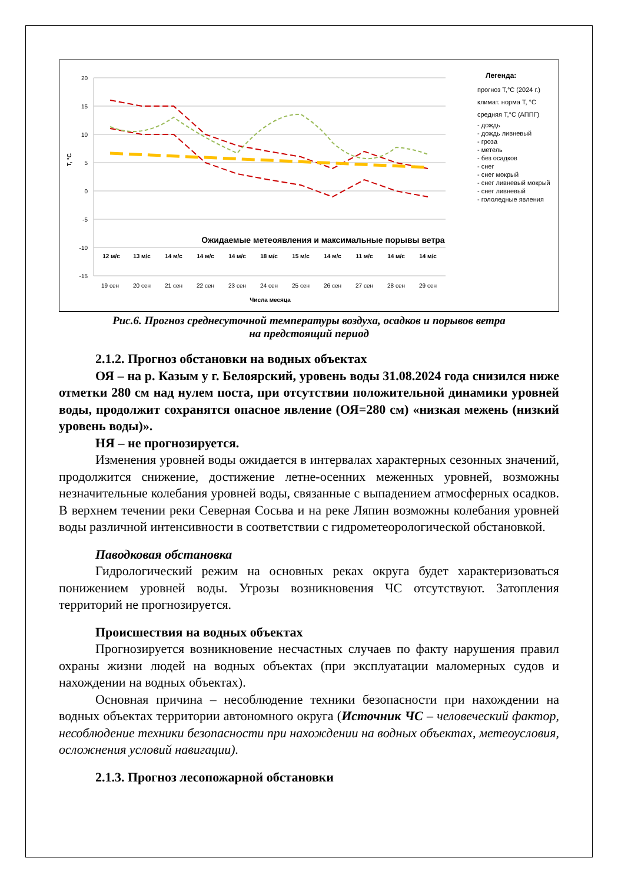20
15
10
5
0
-5
-10
-15
Т, °С
Ожидаемые метеоявления и максимальные порывы ветра
12 м/с
13 м/с
14 м/с
14 м/с
14 м/с
18 м/с
15 м/с
14 м/с
11 м/с
14 м/с
14 м/с
19 сен
20 сен
21 сен
22 сен
23 сен
24 сен
25 сен
26 сен
27 сен
28 сен
29 сен
Числа месяца
Легенда:
прогноз Т,°С (2024 г.)
климат. норма Т, °С
средняя Т,°С (АППГ)
- дождь
- дождь ливневый
- гроза
- метель
- без осадков
- снег
- снег мокрый
- снег ливневый мокрый
- снег ливневый
- гололедные явления
Рис.6. Прогноз среднесуточной температуры воздуха, осадков и порывов ветра
на предстоящий период
2.1.2. Прогноз обстановки на водных объектах
ОЯ – на р. Казым у г. Белоярский, уровень воды 31.08.2024 года снизился ниже отметки 280 см над нулем поста, при отсутствии положительной динамики уровней воды, продолжит сохранятся опасное явление (ОЯ=280 см) «низкая межень (низкий уровень воды)».
НЯ – не прогнозируется.
Изменения уровней воды ожидается в интервалах характерных сезонных значений, продолжится снижение, достижение летне-осенних меженных уровней, возможны незначительные колебания уровней воды, связанные с выпадением атмосферных осадков. В верхнем течении реки Северная Сосьва и на реке Ляпин возможны колебания уровней воды различной интенсивности в соответствии с гидрометеорологической обстановкой.
Паводковая обстановка
Гидрологический режим на основных реках округа будет характеризоваться понижением уровней воды. Угрозы возникновения ЧС отсутствуют. Затопления территорий не прогнозируется.
Происшествия на водных объектах
Прогнозируется возникновение несчастных случаев по факту нарушения правил охраны жизни людей на водных объектах (при эксплуатации маломерных судов и нахождении на водных объектах).
Основная причина – несоблюдение техники безопасности при нахождении на водных объектах территории автономного округа (Источник ЧС – человеческий фактор, несоблюдение техники безопасности при нахождении на водных объектах, метеоусловия, осложнения условий навигации).
2.1.3. Прогноз лесопожарной обстановки